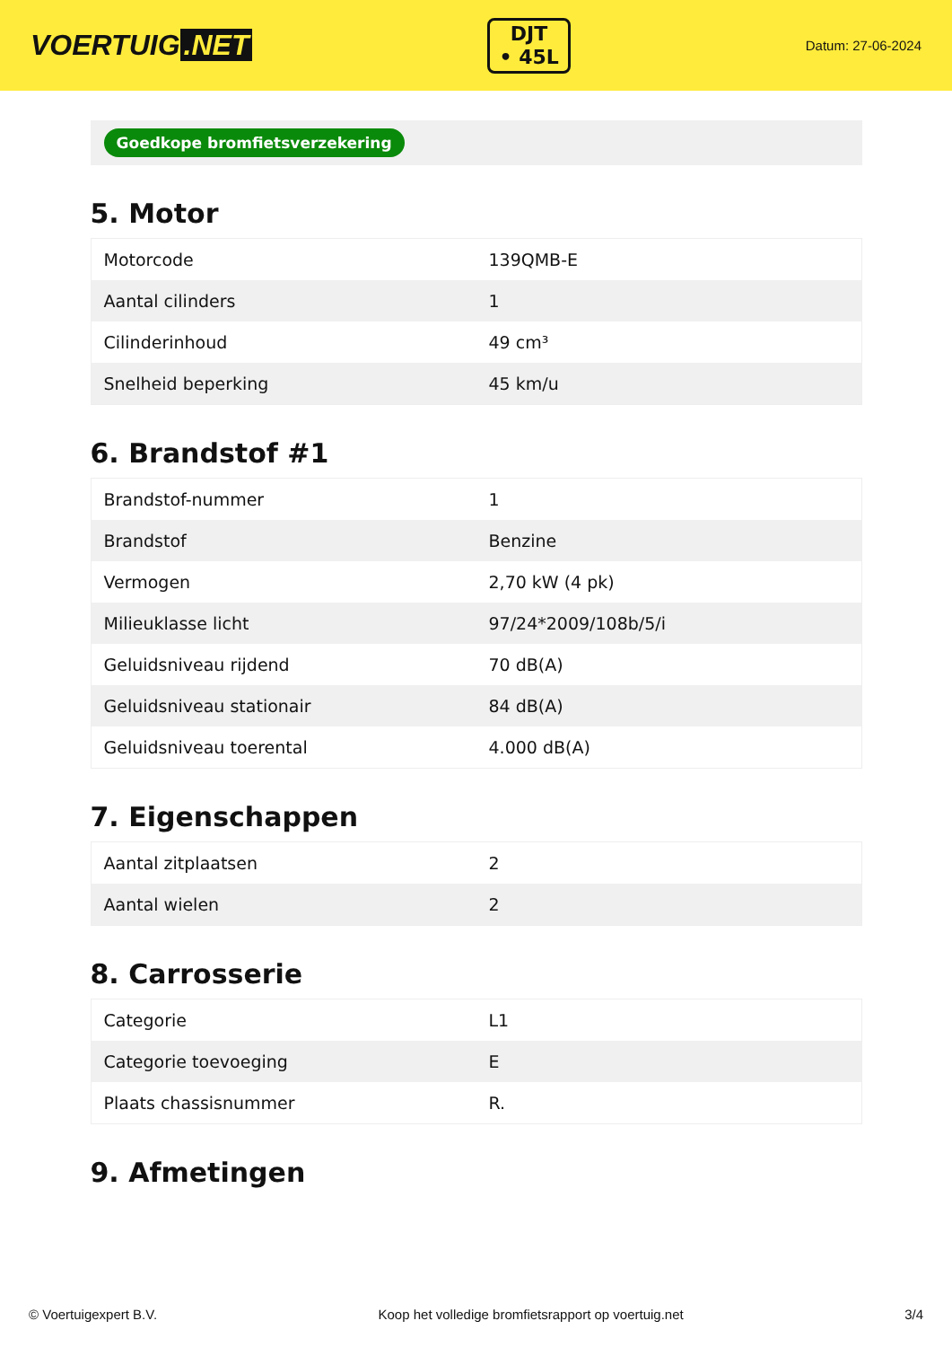VOERTUIG.NET
DJT
• 45L
Datum: 27-06-2024
Goedkope bromfietsverzekering
5. Motor
| Motorcode | 139QMB-E |
| Aantal cilinders | 1 |
| Cilinderinhoud | 49 cm³ |
| Snelheid beperking | 45 km/u |
6. Brandstof #1
| Brandstof-nummer | 1 |
| Brandstof | Benzine |
| Vermogen | 2,70 kW (4 pk) |
| Milieuklasse licht | 97/24*2009/108b/5/i |
| Geluidsniveau rijdend | 70 dB(A) |
| Geluidsniveau stationair | 84 dB(A) |
| Geluidsniveau toerental | 4.000 dB(A) |
7. Eigenschappen
| Aantal zitplaatsen | 2 |
| Aantal wielen | 2 |
8. Carrosserie
| Categorie | L1 |
| Categorie toevoeging | E |
| Plaats chassisnummer | R. |
9. Afmetingen
© Voertuigexpert B.V. Koop het volledige bromfietsrapport op voertuig.net 3/4